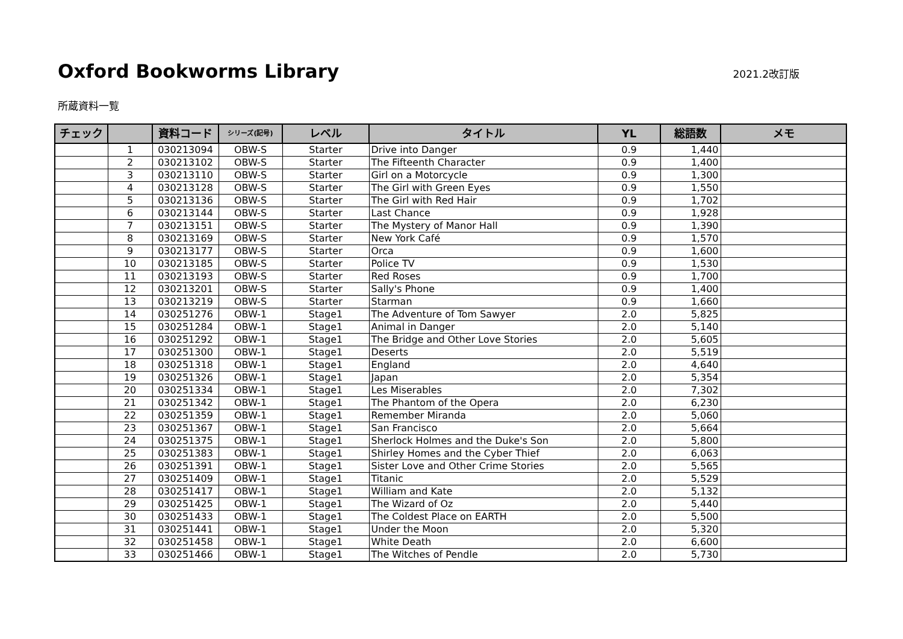Oxford Bookworms Library
2021.2改訂版
所蔵資料一覧
| チェック | | 資料コード | シリーズ(記号) | レベル | タイトル | YL | 総語数 | メモ |
| --- | --- | --- | --- | --- | --- | --- | --- | --- |
| | 1 | 030213094 | OBW-S | Starter | Drive into Danger | 0.9 | 1,440 | |
| | 2 | 030213102 | OBW-S | Starter | The Fifteenth Character | 0.9 | 1,400 | |
| | 3 | 030213110 | OBW-S | Starter | Girl on a Motorcycle | 0.9 | 1,300 | |
| | 4 | 030213128 | OBW-S | Starter | The Girl with Green Eyes | 0.9 | 1,550 | |
| | 5 | 030213136 | OBW-S | Starter | The Girl with Red Hair | 0.9 | 1,702 | |
| | 6 | 030213144 | OBW-S | Starter | Last Chance | 0.9 | 1,928 | |
| | 7 | 030213151 | OBW-S | Starter | The Mystery of Manor Hall | 0.9 | 1,390 | |
| | 8 | 030213169 | OBW-S | Starter | New York Café | 0.9 | 1,570 | |
| | 9 | 030213177 | OBW-S | Starter | Orca | 0.9 | 1,600 | |
| | 10 | 030213185 | OBW-S | Starter | Police TV | 0.9 | 1,530 | |
| | 11 | 030213193 | OBW-S | Starter | Red Roses | 0.9 | 1,700 | |
| | 12 | 030213201 | OBW-S | Starter | Sally's Phone | 0.9 | 1,400 | |
| | 13 | 030213219 | OBW-S | Starter | Starman | 0.9 | 1,660 | |
| | 14 | 030251276 | OBW-1 | Stage1 | The Adventure of Tom Sawyer | 2.0 | 5,825 | |
| | 15 | 030251284 | OBW-1 | Stage1 | Animal in Danger | 2.0 | 5,140 | |
| | 16 | 030251292 | OBW-1 | Stage1 | The Bridge and Other Love Stories | 2.0 | 5,605 | |
| | 17 | 030251300 | OBW-1 | Stage1 | Deserts | 2.0 | 5,519 | |
| | 18 | 030251318 | OBW-1 | Stage1 | England | 2.0 | 4,640 | |
| | 19 | 030251326 | OBW-1 | Stage1 | Japan | 2.0 | 5,354 | |
| | 20 | 030251334 | OBW-1 | Stage1 | Les Miserables | 2.0 | 7,302 | |
| | 21 | 030251342 | OBW-1 | Stage1 | The Phantom of the Opera | 2.0 | 6,230 | |
| | 22 | 030251359 | OBW-1 | Stage1 | Remember Miranda | 2.0 | 5,060 | |
| | 23 | 030251367 | OBW-1 | Stage1 | San Francisco | 2.0 | 5,664 | |
| | 24 | 030251375 | OBW-1 | Stage1 | Sherlock Holmes and the Duke's Son | 2.0 | 5,800 | |
| | 25 | 030251383 | OBW-1 | Stage1 | Shirley Homes and the Cyber Thief | 2.0 | 6,063 | |
| | 26 | 030251391 | OBW-1 | Stage1 | Sister Love and Other Crime Stories | 2.0 | 5,565 | |
| | 27 | 030251409 | OBW-1 | Stage1 | Titanic | 2.0 | 5,529 | |
| | 28 | 030251417 | OBW-1 | Stage1 | William and Kate | 2.0 | 5,132 | |
| | 29 | 030251425 | OBW-1 | Stage1 | The Wizard of Oz | 2.0 | 5,440 | |
| | 30 | 030251433 | OBW-1 | Stage1 | The Coldest Place on EARTH | 2.0 | 5,500 | |
| | 31 | 030251441 | OBW-1 | Stage1 | Under the Moon | 2.0 | 5,320 | |
| | 32 | 030251458 | OBW-1 | Stage1 | White Death | 2.0 | 6,600 | |
| | 33 | 030251466 | OBW-1 | Stage1 | The Witches of Pendle | 2.0 | 5,730 | |